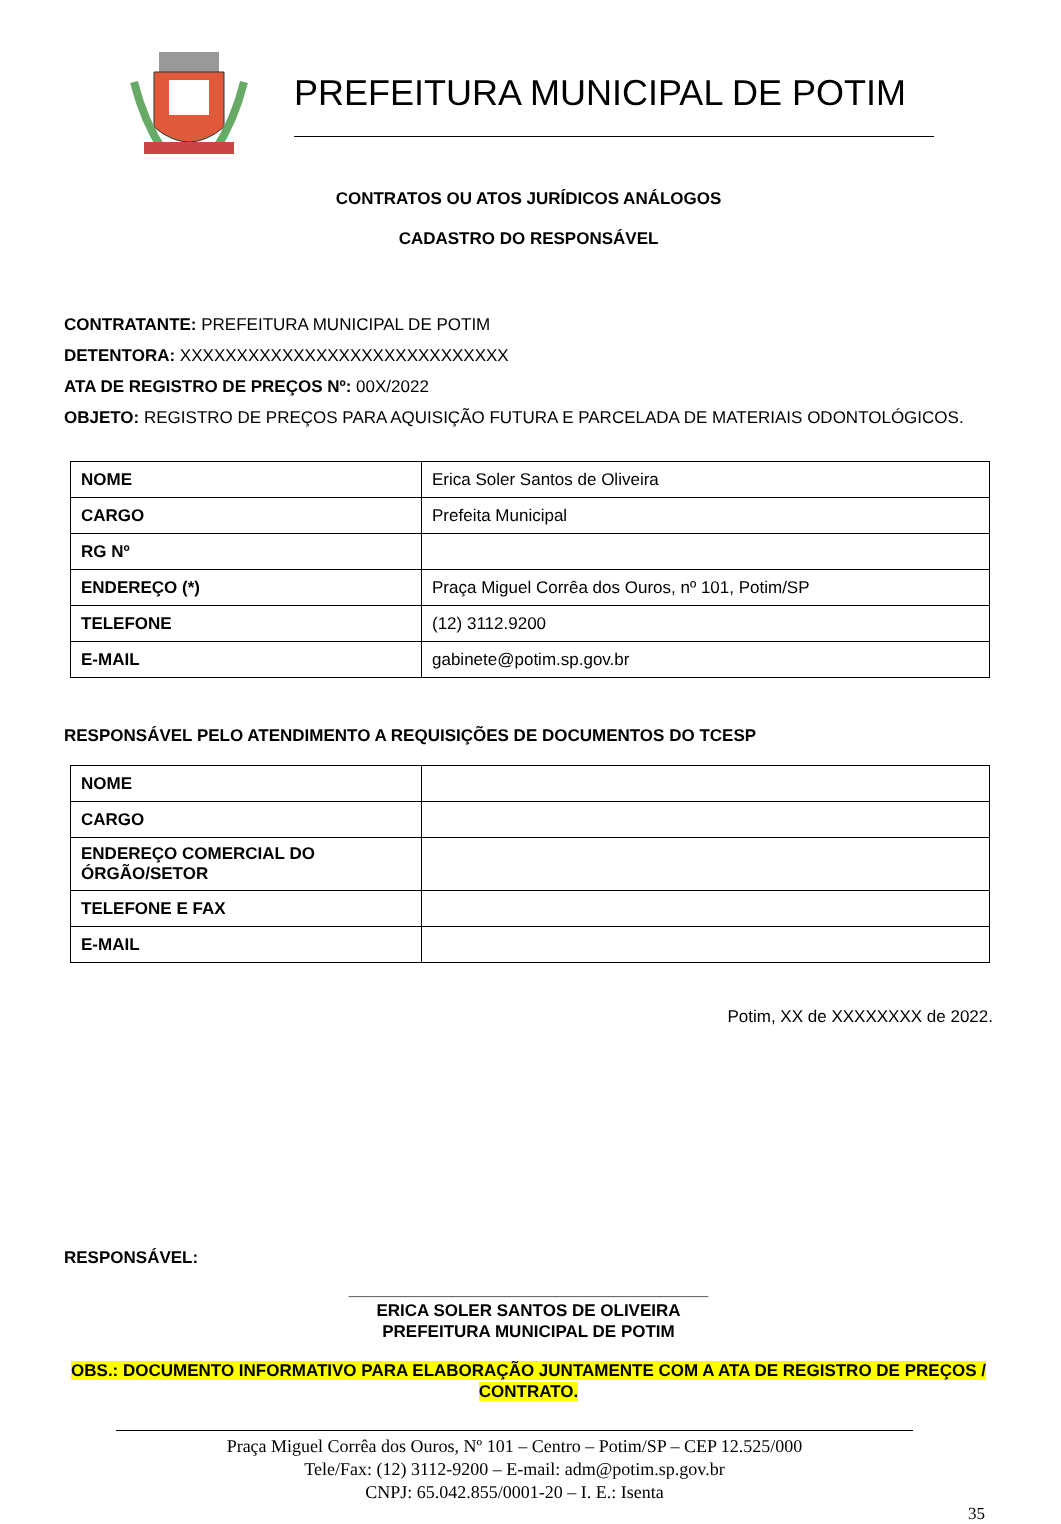PREFEITURA MUNICIPAL DE POTIM
CONTRATOS OU ATOS JURÍDICOS ANÁLOGOS
CADASTRO DO RESPONSÁVEL
CONTRATANTE: PREFEITURA MUNICIPAL DE POTIM
DETENTORA: XXXXXXXXXXXXXXXXXXXXXXXXXXXXX
ATA DE REGISTRO DE PREÇOS Nº: 00X/2022
OBJETO: REGISTRO DE PREÇOS PARA AQUISIÇÃO FUTURA E PARCELADA DE MATERIAIS ODONTOLÓGICOS.
| NOME | Erica Soler Santos de Oliveira |
| CARGO | Prefeita Municipal |
| RG Nº | |
| ENDEREÇO (*) | Praça Miguel Corrêa dos Ouros, nº 101, Potim/SP |
| TELEFONE | (12) 3112.9200 |
| E-MAIL | gabinete@potim.sp.gov.br |
RESPONSÁVEL PELO ATENDIMENTO A REQUISIÇÕES DE DOCUMENTOS DO TCESP
| NOME | |
| CARGO | |
| ENDEREÇO COMERCIAL DO ÓRGÃO/SETOR | |
| TELEFONE E FAX | |
| E-MAIL | |
Potim, XX de XXXXXXXX de 2022.
RESPONSÁVEL:
______________________________________
ERICA SOLER SANTOS DE OLIVEIRA
PREFEITURA MUNICIPAL DE POTIM
OBS.: DOCUMENTO INFORMATIVO PARA ELABORAÇÃO JUNTAMENTE COM A ATA DE REGISTRO DE PREÇOS / CONTRATO.
Praça Miguel Corrêa dos Ouros, Nº 101 – Centro – Potim/SP – CEP 12.525/000
Tele/Fax: (12) 3112-9200 – E-mail: adm@potim.sp.gov.br
CNPJ: 65.042.855/0001-20 – I. E.: Isenta
35